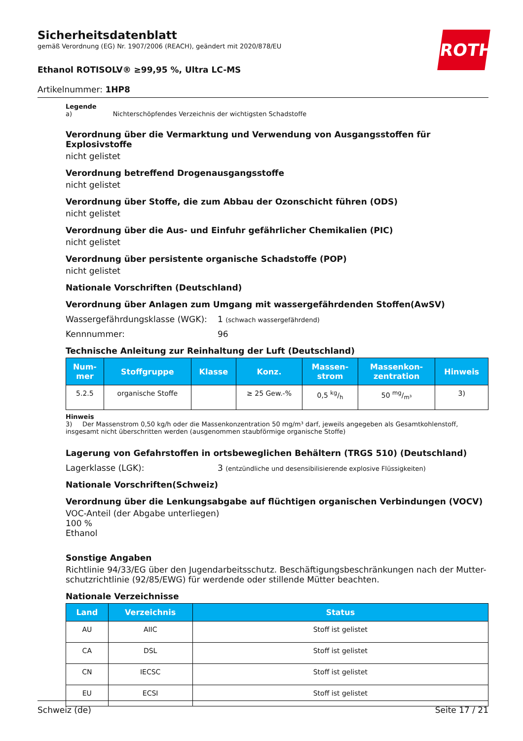Sicherheitsdatenblatt
gemäß Verordnung (EG) Nr. 1907/2006 (REACH), geändert mit 2020/878/EU
Ethanol ROTISOLV® ≥99,95 %, Ultra LC-MS
Artikelnummer: 1HP8
ROTH
Legende
a) Nichterschöpfendes Verzeichnis der wichtigsten Schadstoffe
Verordnung über die Vermarktung und Verwendung von Ausgangsstoffen für Explosivstoffe
nicht gelistet
Verordnung betreffend Drogenausgangsstoffe
nicht gelistet
Verordnung über Stoffe, die zum Abbau der Ozonschicht führen (ODS)
nicht gelistet
Verordnung über die Aus- und Einfuhr gefährlicher Chemikalien (PIC)
nicht gelistet
Verordnung über persistente organische Schadstoffe (POP)
nicht gelistet
Nationale Vorschriften (Deutschland)
Verordnung über Anlagen zum Umgang mit wassergefährdenden Stoffen(AwSV)
Wassergefährdungsklasse (WGK): 1 (schwach wassergefährdend)
Kennnummer: 96
Technische Anleitung zur Reinhaltung der Luft (Deutschland)
| Num- mer | Stoffgruppe | Klasse | Konz. | Massen- strom | Massenkon- zentration | Hinweis |
| --- | --- | --- | --- | --- | --- | --- |
| 5.2.5 | organische Stoffe | | ≥ 25 Gew.-% | 0,5 kg/h | 50 mg/m³ | 3) |
Hinweis
3) Der Massenstrom 0,50 kg/h oder die Massenkonzentration 50 mg/m³ darf, jeweils angegeben als Gesamtkohlenstoff, insgesamt nicht überschritten werden (ausgenommen staubförmige organische Stoffe)
Lagerung von Gefahrstoffen in ortsbeweglichen Behältern (TRGS 510) (Deutschland)
Lagerklasse (LGK): 3 (entzündliche und desensibilisierende explosive Flüssigkeiten)
Nationale Vorschriften(Schweiz)
Verordnung über die Lenkungsabgabe auf flüchtigen organischen Verbindungen (VOCV)
VOC-Anteil (der Abgabe unterliegen)
100 %
Ethanol
Sonstige Angaben
Richtlinie 94/33/EG über den Jugendarbeitsschutz. Beschäftigungsbeschränkungen nach der Mutter-schutzrichtlinie (92/85/EWG) für werdende oder stillende Mütter beachten.
Nationale Verzeichnisse
| Land | Verzeichnis | Status |
| --- | --- | --- |
| AU | AIIC | Stoff ist gelistet |
| CA | DSL | Stoff ist gelistet |
| CN | IECSC | Stoff ist gelistet |
| EU | ECSI | Stoff ist gelistet |
Schweiz (de) Seite 17 / 21